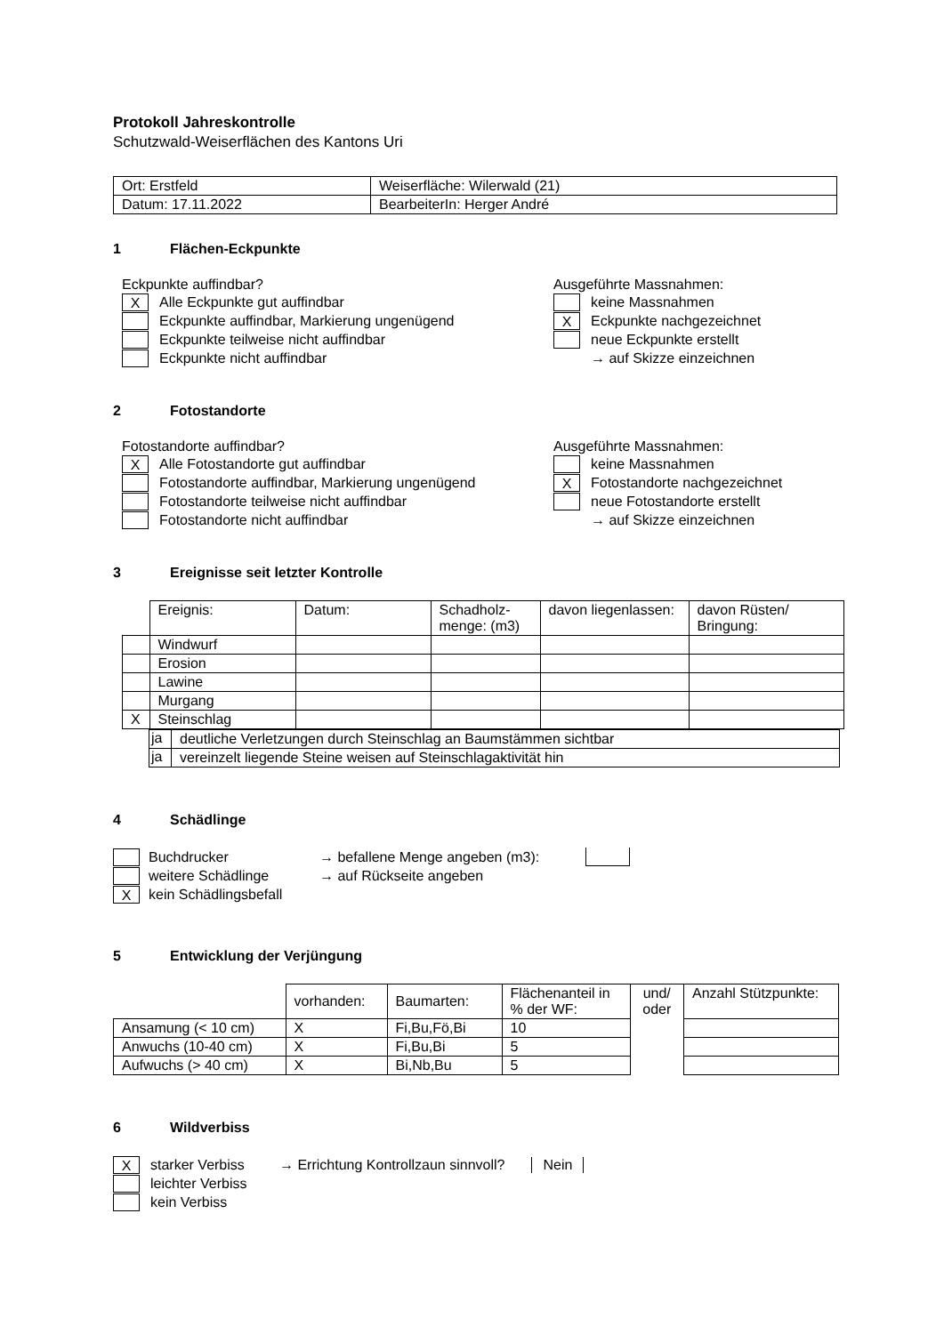Protokoll Jahreskontrolle
Schutzwald-Weiserflächen des Kantons Uri
| Ort: Erstfeld | Weiserfläche: Wilerwald (21) |
| Datum: 17.11.2022 | BearbeiterIn: Herger André |
1 Flächen-Eckpunkte
Eckpunkte auffindbar?
X
Alle Eckpunkte gut auffindbar
Eckpunkte auffindbar, Markierung ungenügend
Eckpunkte teilweise nicht auffindbar
Eckpunkte nicht auffindbar
Ausgeführte Massnahmen:
keine Massnahmen
X
Eckpunkte nachgezeichnet
neue Eckpunkte erstellt
→ auf Skizze einzeichnen
2 Fotostandorte
Fotostandorte auffindbar?
X
Alle Fotostandorte gut auffindbar
Fotostandorte auffindbar, Markierung ungenügend
Fotostandorte teilweise nicht auffindbar
Fotostandorte nicht auffindbar
Ausgeführte Massnahmen:
keine Massnahmen
X
Fotostandorte nachgezeichnet
neue Fotostandorte erstellt
→ auf Skizze einzeichnen
3 Ereignisse seit letzter Kontrolle
| | Ereignis: | Datum: | Schadholz-menge: (m3) | davon liegenlassen: | davon Rüsten/ Bringung: |
| | Windwurf | | | | |
| | Erosion | | | | |
| | Lawine | | | | |
| | Murgang | | | | |
| X | Steinschlag | | | | |
| ja | deutliche Verletzungen durch Steinschlag an Baumstämmen sichtbar |
| ja | vereinzelt liegende Steine weisen auf Steinschlagaktivität hin |
4 Schädlinge
Buchdrucker → befallene Menge angeben (m3):
weitere Schädlinge → auf Rückseite angeben
X
kein Schädlingsbefall
5 Entwicklung der Verjüngung
| | vorhanden: | Baumarten: | Flächenanteil in % der WF: | und/ oder | Anzahl Stützpunkte: |
| Ansamung (< 10 cm) | X | Fi,Bu,Fö,Bi | 10 | | |
| Anwuchs (10-40 cm) | X | Fi,Bu,Bi | 5 | | |
| Aufwuchs (> 40 cm) | X | Bi,Nb,Bu | 5 | | |
6 Wildverbiss
X
starker Verbiss → Errichtung Kontrollzaun sinnvoll? Nein
leichter Verbiss
kein Verbiss